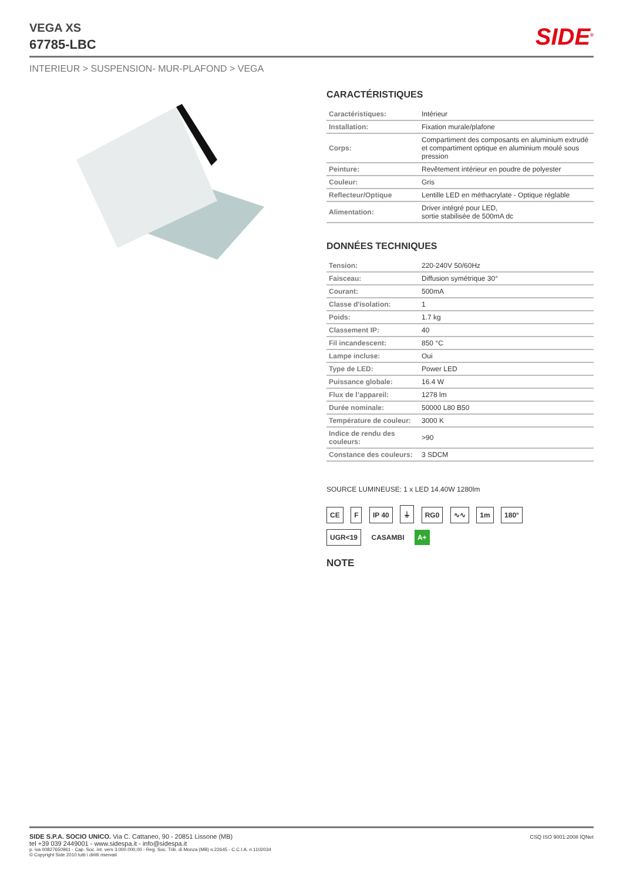VEGA XS
67785-LBC
SIDE<sup>®</sup>
INTERIEUR > SUSPENSION- MUR-PLAFOND > VEGA
CARACTÉRISTIQUES
| Caractéristiques: | Intérieur |
| Installation: | Fixation murale/plafone |
| Corps: | Compartiment des composants en aluminium extrudé et compartiment optique en aluminium moulé sous pression |
| Peinture: | Revêtement intérieur en poudre de polyester |
| Couleur: | Gris |
| Reflecteur/Optique | Lentille LED en méthacrylate - Optique réglable |
| Alimentation: | Driver intégré pour LED, sortie stabilisée de 500mA dc |
DONNÉES TECHNIQUES
| Tension: | 220-240V 50/60Hz |
| Faisceau: | Diffusion symétrique 30° |
| Courant: | 500mA |
| Classe d'isolation: | 1 |
| Poids: | 1.7 kg |
| Classement IP: | 40 |
| Fil incandescent: | 850 °C |
| Lampe incluse: | Oui |
| Type de LED: | Power LED |
| Puissance globale: | 16.4 W |
| Flux de l’appareil: | 1278 lm |
| Durée nominale: | 50000 L80 B50 |
| Température de couleur: | 3000 K |
| Indice de rendu des couleurs: | >90 |
| Constance des couleurs: | 3 SDCM |
SOURCE LUMINEUSE: 1 x LED 14.40W 1280lm
CE F IP 40 ⏚ RG0 ∿∿ 1m 180°
UGR<19 CASAMBI A+
NOTE
SIDE S.P.A. SOCIO UNICO. Via C. Cattaneo, 90 - 20851 Lissone (MB)
tel +39 039 2449001 - www.sidespa.it - info@sidespa.it
p. iva 00827650961 - Cap. Soc. int. vers 3.000.000,00 - Reg. Soc. Trib. di Monza (MB) n.22645 - C.C.I.A. n 1102034
© Copyright Side 2010 tutti i diritti riservati
CSQ ISO 9001:2008 IQNet